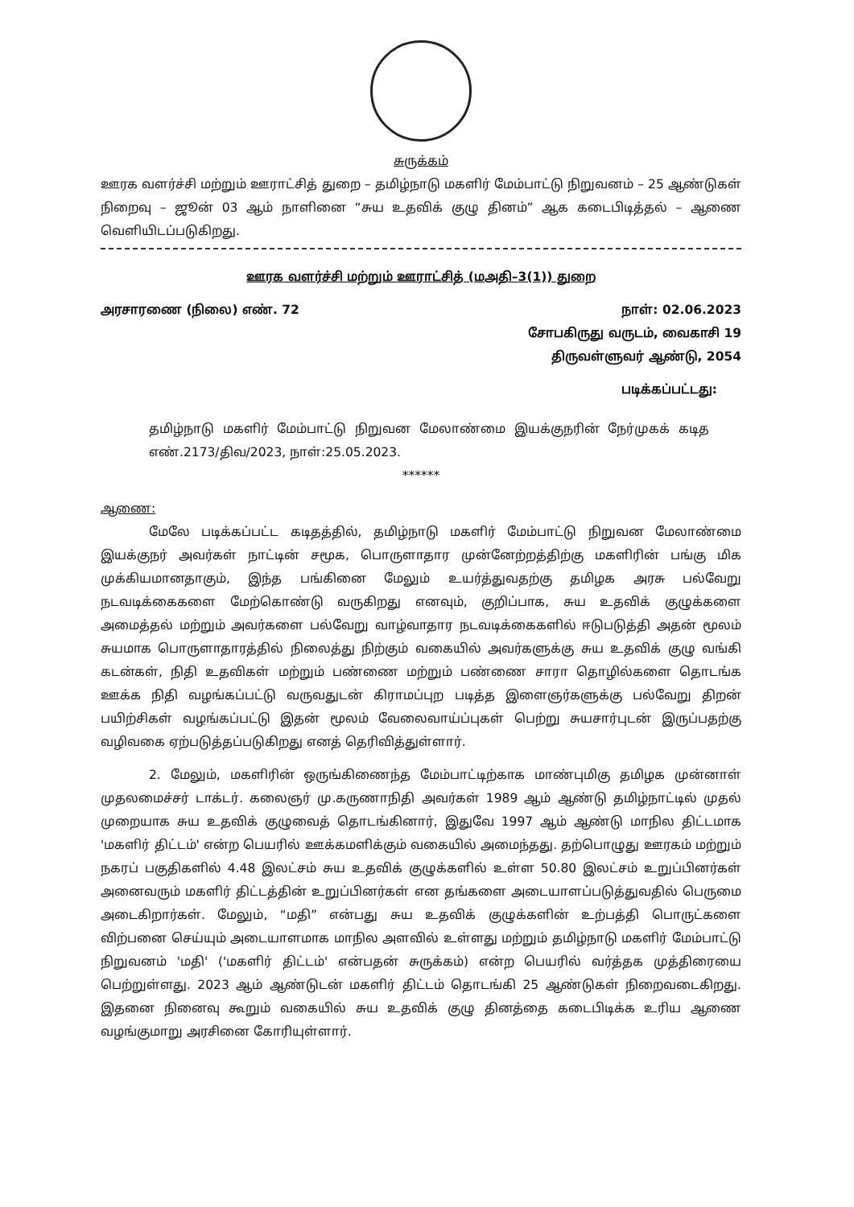சுருக்கம்
ஊரக வளர்ச்சி மற்றும் ஊராட்சித் துறை – தமிழ்நாடு மகளிர் மேம்பாட்டு நிறுவனம் – 25 ஆண்டுகள் நிறைவு – ஜூன் 03 ஆம் நாளினை “சுய உதவிக் குழு தினம்” ஆக கடைபிடித்தல் – ஆணை வெளியிடப்படுகிறது.
ஊரக வளர்ச்சி மற்றும் ஊராட்சித் (மஅதி–3(1)) துறை
அரசாரணை (நிலை) எண். 72 நாள்: 02.06.2023
சோபகிருது வருடம், வைகாசி 19
திருவள்ளுவர் ஆண்டு, 2054
படிக்கப்பட்டது:
தமிழ்நாடு மகளிர் மேம்பாட்டு நிறுவன மேலாண்மை இயக்குநரின் நேர்முகக் கடித எண்.2173/திவ/2023, நாள்:25.05.2023.
******
ஆணை:
மேலே படிக்கப்பட்ட கடிதத்தில், தமிழ்நாடு மகளிர் மேம்பாட்டு நிறுவன மேலாண்மை இயக்குநர் அவர்கள் நாட்டின் சமூக, பொருளாதார முன்னேற்றத்திற்கு மகளிரின் பங்கு மிக முக்கியமானதாகும், இந்த பங்கினை மேலும் உயர்த்துவதற்கு தமிழக அரசு பல்வேறு நடவடிக்கைகளை மேற்கொண்டு வருகிறது எனவும், குறிப்பாக, சுய உதவிக் குழுக்களை அமைத்தல் மற்றும் அவர்களை பல்வேறு வாழ்வாதார நடவடிக்கைகளில் ஈடுபடுத்தி அதன் மூலம் சுயமாக பொருளாதாரத்தில் நிலைத்து நிற்கும் வகையில் அவர்களுக்கு சுய உதவிக் குழு வங்கி கடன்கள், நிதி உதவிகள் மற்றும் பண்ணை மற்றும் பண்ணை சாரா தொழில்களை தொடங்க ஊக்க நிதி வழங்கப்பட்டு வருவதுடன் கிராமப்புற படித்த இளைஞர்களுக்கு பல்வேறு திறன் பயிற்சிகள் வழங்கப்பட்டு இதன் மூலம் வேலைவாய்ப்புகள் பெற்று சுயசார்புடன் இருப்பதற்கு வழிவகை ஏற்படுத்தப்படுகிறது எனத் தெரிவித்துள்ளார்.
2. மேலும், மகளிரின் ஒருங்கிணைந்த மேம்பாட்டிற்காக மாண்புமிகு தமிழக முன்னாள் முதலமைச்சர் டாக்டர். கலைஞர் மு.கருணாநிதி அவர்கள் 1989 ஆம் ஆண்டு தமிழ்நாட்டில் முதல் முறையாக சுய உதவிக் குழுவைத் தொடங்கினார், இதுவே 1997 ஆம் ஆண்டு மாநில திட்டமாக 'மகளிர் திட்டம்' என்ற பெயரில் ஊக்கமளிக்கும் வகையில் அமைந்தது. தற்பொழுது ஊரகம் மற்றும் நகரப் பகுதிகளில் 4.48 இலட்சம் சுய உதவிக் குழுக்களில் உள்ள 50.80 இலட்சம் உறுப்பினர்கள் அனைவரும் மகளிர் திட்டத்தின் உறுப்பினர்கள் என தங்களை அடையாளப்படுத்துவதில் பெருமை அடைகிறார்கள். மேலும், “மதி” என்பது சுய உதவிக் குழுக்களின் உற்பத்தி பொருட்களை விற்பனை செய்யும் அடையாளமாக மாநில அளவில் உள்ளது மற்றும் தமிழ்நாடு மகளிர் மேம்பாட்டு நிறுவனம் 'மதி' ('மகளிர் திட்டம்' என்பதன் சுருக்கம்) என்ற பெயரில் வர்த்தக முத்திரையை பெற்றுள்ளது. 2023 ஆம் ஆண்டுடன் மகளிர் திட்டம் தொடங்கி 25 ஆண்டுகள் நிறைவடைகிறது. இதனை நினைவு கூறும் வகையில் சுய உதவிக் குழு தினத்தை கடைபிடிக்க உரிய ஆணை வழங்குமாறு அரசினை கோரியுள்ளார்.